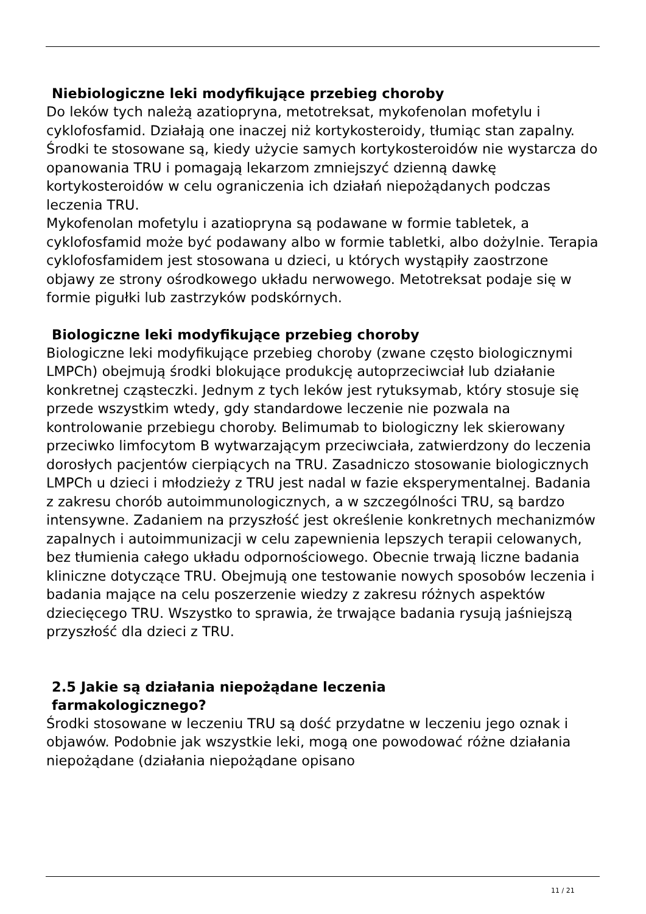Niebiologiczne leki modyfikujące przebieg choroby
Do leków tych należą azatiopryna, metotreksat, mykofenolan mofetylu i cyklofosfamid. Działają one inaczej niż kortykosteroidy, tłumiąc stan zapalny. Środki te stosowane są, kiedy użycie samych kortykosteroidów nie wystarcza do opanowania TRU i pomagają lekarzom zmniejszyć dzienną dawkę kortykosteroidów w celu ograniczenia ich działań niepożądanych podczas leczenia TRU.
Mykofenolan mofetylu i azatiopryna są podawane w formie tabletek, a cyklofosfamid może być podawany albo w formie tabletki, albo dożylnie. Terapia cyklofosfamidem jest stosowana u dzieci, u których wystąpiły zaostrzone objawy ze strony ośrodkowego układu nerwowego. Metotreksat podaje się w formie pigułki lub zastrzyków podskórnych.
Biologiczne leki modyfikujące przebieg choroby
Biologiczne leki modyfikujące przebieg choroby (zwane często biologicznymi LMPCh) obejmują środki blokujące produkcję autoprzeciwciał lub działanie konkretnej cząsteczki. Jednym z tych leków jest rytuksymab, który stosuje się przede wszystkim wtedy, gdy standardowe leczenie nie pozwala na kontrolowanie przebiegu choroby. Belimumab to biologiczny lek skierowany przeciwko limfocytom B wytwarzającym przeciwciała, zatwierdzony do leczenia dorosłych pacjentów cierpiących na TRU. Zasadniczo stosowanie biologicznych LMPCh u dzieci i młodzieży z TRU jest nadal w fazie eksperymentalnej. Badania z zakresu chorób autoimmunologicznych, a w szczególności TRU, są bardzo intensywne. Zadaniem na przyszłość jest określenie konkretnych mechanizmów zapalnych i autoimmunizacji w celu zapewnienia lepszych terapii celowanych, bez tłumienia całego układu odpornościowego. Obecnie trwają liczne badania kliniczne dotyczące TRU. Obejmują one testowanie nowych sposobów leczenia i badania mające na celu poszerzenie wiedzy z zakresu różnych aspektów dziecięcego TRU. Wszystko to sprawia, że trwające badania rysują jaśniejszą przyszłość dla dzieci z TRU.
2.5 Jakie są działania niepożądane leczenia
farmakologicznego?
Środki stosowane w leczeniu TRU są dość przydatne w leczeniu jego oznak i objawów. Podobnie jak wszystkie leki, mogą one powodować różne działania niepożądane (działania niepożądane opisano
11 / 21